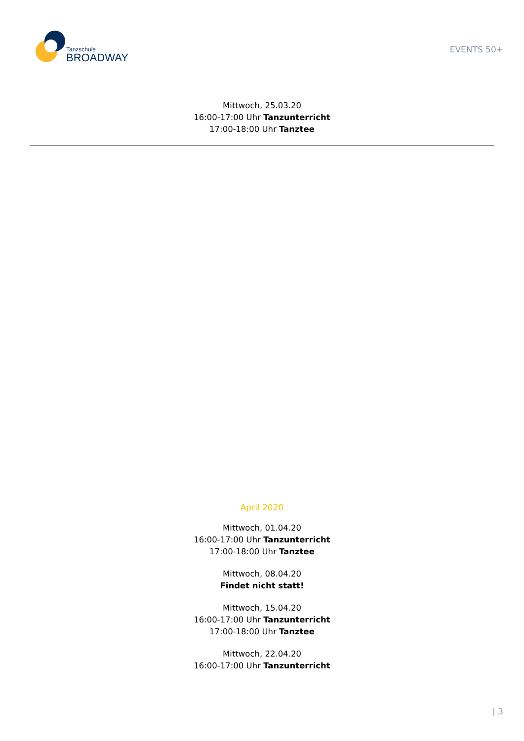Tanzschule
BROADWAY
EVENTS 50+
Mittwoch, 25.03.20
16:00-17:00 Uhr Tanzunterricht
17:00-18:00 Uhr Tanztee
April 2020
Mittwoch, 01.04.20
16:00-17:00 Uhr Tanzunterricht
17:00-18:00 Uhr Tanztee
Mittwoch, 08.04.20
Findet nicht statt!
Mittwoch, 15.04.20
16:00-17:00 Uhr Tanzunterricht
17:00-18:00 Uhr Tanztee
Mittwoch, 22.04.20
16:00-17:00 Uhr Tanzunterricht
| 3